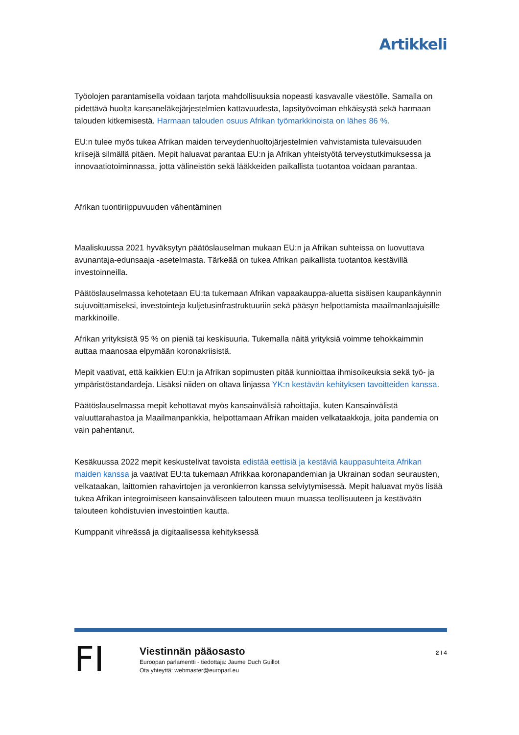Artikkeli
Työolojen parantamisella voidaan tarjota mahdollisuuksia nopeasti kasvavalle väestölle. Samalla on pidettävä huolta kansaneläkejärjestelmien kattavuudesta, lapsityövoiman ehkäisystä sekä harmaan talouden kitkemisestä. Harmaan talouden osuus Afrikan työmarkkinoista on lähes 86 %.
EU:n tulee myös tukea Afrikan maiden terveydenhuoltojärjestelmien vahvistamista tulevaisuuden kriisejä silmällä pitäen. Mepit haluavat parantaa EU:n ja Afrikan yhteistyötä terveystutkimuksessa ja innovaatiotoiminnassa, jotta välineistön sekä lääkkeiden paikallista tuotantoa voidaan parantaa.
Afrikan tuontiriippuvuuden vähentäminen
Maaliskuussa 2021 hyväksytyn päätöslauselman mukaan EU:n ja Afrikan suhteissa on luovuttava avunantaja-edunsaaja -asetelmasta. Tärkeää on tukea Afrikan paikallista tuotantoa kestävillä investoinneilla.
Päätöslauselmassa kehotetaan EU:ta tukemaan Afrikan vapaakauppa-aluetta sisäisen kaupankäynnin sujuvoittamiseksi, investointeja kuljetusinfrastruktuuriin sekä pääsyn helpottamista maailmanlaajuisille markkinoille.
Afrikan yrityksistä 95 % on pieniä tai keskisuuria. Tukemalla näitä yrityksiä voimme tehokkaimmin auttaa maanosaa elpymään koronakriisistä.
Mepit vaativat, että kaikkien EU:n ja Afrikan sopimusten pitää kunnioittaa ihmisoikeuksia sekä työ- ja ympäristöstandardeja. Lisäksi niiden on oltava linjassa YK:n kestävän kehityksen tavoitteiden kanssa.
Päätöslauselmassa mepit kehottavat myös kansainvälisiä rahoittajia, kuten Kansainvälistä valuuttarahastoa ja Maailmanpankkia, helpottamaan Afrikan maiden velkataakkoja, joita pandemia on vain pahentanut.
Kesäkuussa 2022 mepit keskustelivat tavoista edistää eettisiä ja kestäviä kauppasuhteita Afrikan maiden kanssa ja vaativat EU:ta tukemaan Afrikkaa koronapandemian ja Ukrainan sodan seurausten, velkataakan, laittomien rahavirtojen ja veronkierron kanssa selviytymisessä. Mepit haluavat myös lisää tukea Afrikan integroimiseen kansainväliseen talouteen muun muassa teollisuuteen ja kestävään talouteen kohdistuvien investointien kautta.
Kumppanit vihreässä ja digitaalisessa kehityksessä
FI
Viestinnän pääosasto
Euroopan parlamentti - tiedottaja: Jaume Duch Guillot
Ota yhteyttä: webmaster@europarl.eu
2 I 4